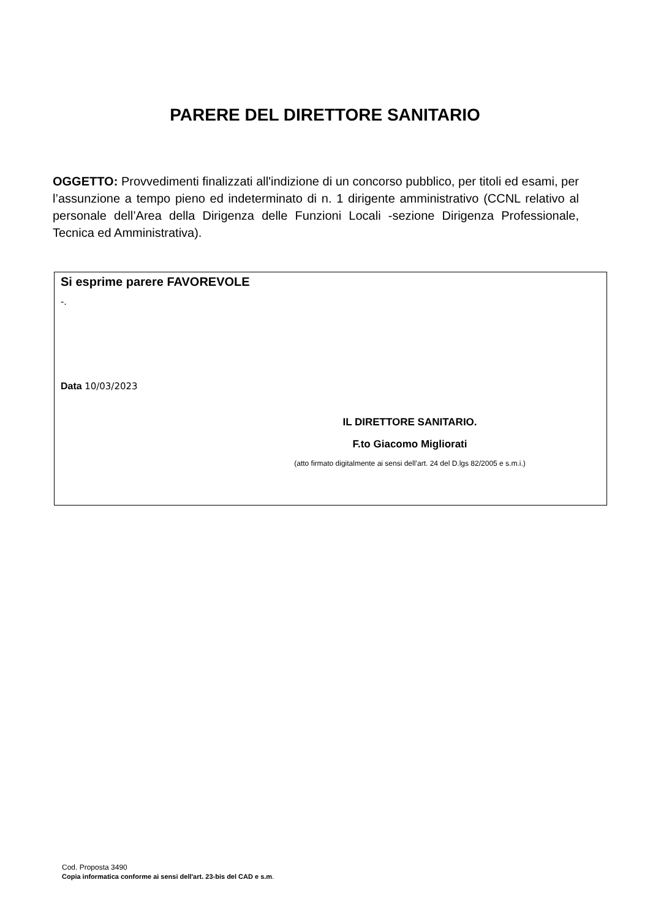PARERE DEL DIRETTORE SANITARIO
OGGETTO: Provvedimenti finalizzati all'indizione di un concorso pubblico, per titoli ed esami, per l’assunzione a tempo pieno ed indeterminato di n. 1 dirigente amministrativo (CCNL relativo al personale dell’Area della Dirigenza delle Funzioni Locali -sezione Dirigenza Professionale, Tecnica ed Amministrativa).
Si esprime parere FAVOREVOLE
-.
Data 10/03/2023
IL DIRETTORE SANITARIO.
F.to Giacomo Migliorati
(atto firmato digitalmente ai sensi dell’art. 24 del D.lgs 82/2005 e s.m.i.)
Cod. Proposta 3490
Copia informatica conforme ai sensi dell'art. 23-bis del CAD e s.m.